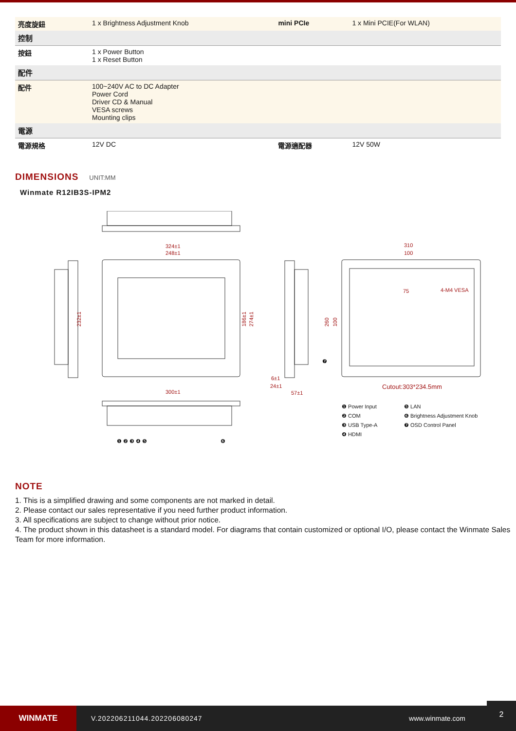| 亮度旋鈕 | 1 x Brightness Adjustment Knob | mini PCIe | 1 x Mini PCIE(For WLAN) |
| 控制 | | | |
| 按鈕 | 1 x Power Button 1 x Reset Button | | |
| 配件 | | | |
| 配件 | 100~240V AC to DC Adapter Power Cord Driver CD & Manual VESA screws Mounting clips | | |
| 電源 | | | |
| 電源規格 | 12V DC | 電源適配器 | 12V 50W |
DIMENSIONS
UNIT:MM
Winmate R12IB3S-IPM2
324±1
248±1
300±1
310
100
75
4-M4 VESA
Cutout:303*234.5mm
6±1
24±1
57±1
232±1
186±1
274±1
260
100
❶ Power Input
❷ COM
❸ USB Type-A
❹ HDMI
❺ LAN
❻ Brightness Adjustment Knob
❼ OSD Control Panel
❶ ❷ ❸ ❹ ❺
❻
❼
NOTE
1. This is a simplified drawing and some components are not marked in detail.
2. Please contact our sales representative if you need further product information.
3. All specifications are subject to change without prior notice.
4. The product shown in this datasheet is a standard model. For diagrams that contain customized or optional I/O, please contact the Winmate Sales Team for more information.
WINMATE
V.202206211044.202206080247 www.winmate.com
2